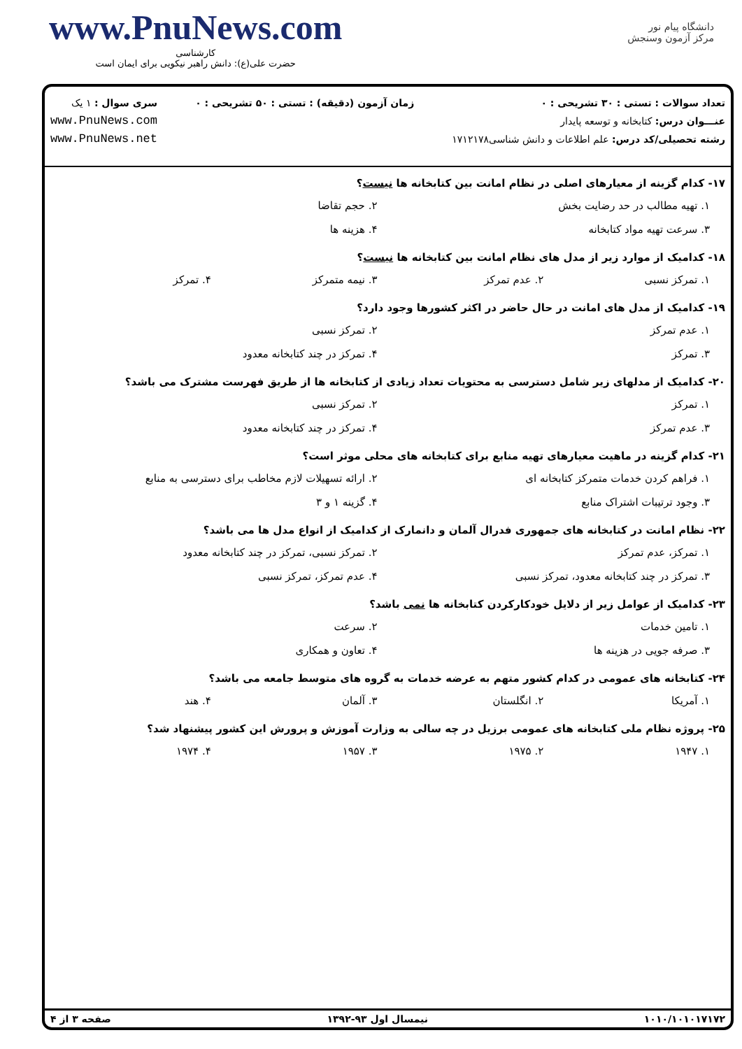www.PnuNews.com
کارشناسی
حضرت علی(ع): دانش راهبر نیکویی برای ایمان است
دانشگاه پیام نور
مرکز آزمون وسنجش
تعداد سوالات : تستی : ۳۰ تشریحی : ۰
عنـــوان درس: کتابخانه و توسعه پایدار
رشته تحصیلی/کد درس: علم اطلاعات و دانش شناسی۱۷۱۲۱۷۸
زمان آزمون (دقیقه) : تستی : ۵۰ تشریحی : ۰
سری سوال : ۱ یک
www.PnuNews.com
www.PnuNews.net
۱۷- کدام گزینه از معیارهای اصلی در نظام امانت بین کتابخانه ها نیست؟
۱. تهیه مطالب در حد رضایت بخش ۲. حجم تقاضا
۳. سرعت تهیه مواد کتابخانه ۴. هزینه ها
۱۸- کدامیک از موارد زیر از مدل های نظام امانت بین کتابخانه ها نیست؟
۱. تمرکز نسبی ۲. عدم تمرکز ۳. نیمه متمرکز ۴. تمرکز
۱۹- کدامیک از مدل های امانت در حال حاضر در اکثر کشورها وجود دارد؟
۱. عدم تمرکز ۲. تمرکز نسبی
۳. تمرکز ۴. تمرکز در چند کتابخانه معدود
۲۰- کدامیک از مدلهای زیر شامل دسترسی به محتویات تعداد زیادی از کتابخانه ها از طریق فهرست مشترک می باشد؟
۱. تمرکز ۲. تمرکز نسبی
۳. عدم تمرکز ۴. تمرکز در چند کتابخانه معدود
۲۱- کدام گزینه در ماهیت معیارهای تهیه منابع برای کتابخانه های محلی موثر است؟
۱. فراهم کردن خدمات متمرکز کتابخانه ای ۲. ارائه تسهیلات لازم مخاطب برای دسترسی به منابع
۳. وجود ترتیبات اشتراک منابع ۴. گزینه ۱ و ۳
۲۲- نظام امانت در کتابخانه های جمهوری فدرال آلمان و دانمارک از کدامیک از انواع مدل ها می باشد؟
۱. تمرکز، عدم تمرکز ۲. تمرکز نسبی، تمرکز در چند کتابخانه معدود
۳. تمرکز در چند کتابخانه معدود، تمرکز نسبی ۴. عدم تمرکز، تمرکز نسبی
۲۳- کدامیک از عوامل زیر از دلایل خودکارکردن کتابخانه ها نمی باشد؟
۱. تامین خدمات ۲. سرعت
۳. صرفه جویی در هزینه ها ۴. تعاون و همکاری
۲۴- کتابخانه های عمومی در کدام کشور متهم به عرضه خدمات به گروه های متوسط جامعه می باشد؟
۱. آمریکا ۲. انگلستان ۳. آلمان ۴. هند
۲۵- پروژه نظام ملی کتابخانه های عمومی برزیل در چه سالی به وزارت آموزش و پرورش این کشور پیشنهاد شد؟
۱. ۱۹۴۷ ۲. ۱۹۷۵ ۳. ۱۹۵۷ ۴. ۱۹۷۴
۱۰۱۰/۱۰۱۰۱۷۱۷۲ نیمسال اول ۹۳-۱۳۹۲ صفحه ۳ از ۴